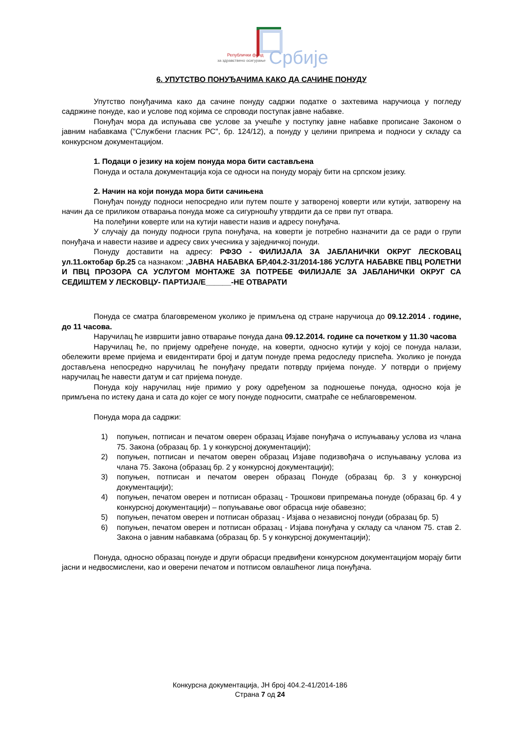Републички фонд
за здравствено осигурање
Србије
6. УПУТСТВО ПОНУЂАЧИМА КАКО ДА САЧИНЕ ПОНУДУ
Упутство понуђачима како да сачине понуду садржи податке о захтевима наручиоца у погледу садржине понуде, као и услове под којима се спроводи поступак јавне набавке.
Понуђач мора да испуњава све услове за учешће у поступку јавне набавке прописане Законом о јавним набавкама ("Службени гласник РС", бр. 124/12), а понуду у целини припрема и подноси у складу са конкурсном документацијом.
1. Подаци о језику на којем понуда мора бити састављена
Понуда и остала документација која се односи на понуду морају бити на српском језику.
2. Начин на који понуда мора бити сачињена
Понуђач понуду подноси непосредно или путем поште у затвореној коверти или кутији, затворену на начин да се приликом отварања понуда може са сигурношћу утврдити да се први пут отвара.
На полеђини коверте или на кутији навести назив и адресу понуђача.
У случају да понуду подноси група понуђача, на коверти је потребно назначити да се ради о групи понуђача и навести називе и адресу свих учесника у заједничкој понуди.
Понуду доставити на адресу: РФЗО - ФИЛИЈАЛА ЗА ЈАБЛАНИЧКИ ОКРУГ ЛЕСКОВАЦ ул.11.октобар бр.25 са назнаком: „ЈАВНА НАБАВКА БР,404.2-31/2014-186 УСЛУГА НАБАВКЕ ПВЦ РОЛЕТНИ И ПВЦ ПРОЗОРА СА УСЛУГОМ МОНТАЖЕ ЗА ПОТРЕБЕ ФИЛИЈАЛЕ ЗА ЈАБЛАНИЧКИ ОКРУГ СА СЕДИШТЕМ У ЛЕСКОВЦУ- ПАРТИЈА/Е______-НЕ ОТВАРАТИ
Понуда се сматра благовременом уколико је примљена од стране наручиоца до 09.12.2014 . године, до 11 часова.
Наручилац ће извршити јавно отварање понуда дана 09.12.2014. године са почетком у 11.30 часова
Наручилац ће, по пријему одређене понуде, на коверти, односно кутији у којој се понуда налази, обележити време пријема и евидентирати број и датум понуде према редоследу приспећа. Уколико је понуда достављена непосредно наручилац ће понуђачу предати потврду пријема понуде. У потврди о пријему наручилац ће навести датум и сат пријема понуде.
Понуда коју наручилац није примио у року одређеном за подношење понуда, односно која је примљена по истеку дана и сата до којег се могу понуде подносити, сматраће се неблаговременом.
Понуда мора да садржи:
1) попуњен, потписан и печатом оверен образац Изјаве понуђача о испуњавању услова из члана 75. Закона (образац бр. 1 у конкурсној документацији);
2) попуњен, потписан и печатом оверен образац Изјаве подизвођача о испуњавању услова из члана 75. Закона (образац бр. 2 у конкурсној документацији);
3) попуњен, потписан и печатом оверен образац Понуде (образац бр. 3 у конкурсној документацији);
4) попуњен, печатом оверен и потписан образац - Трошкови припремања понуде (образац бр. 4 у конкурсној документацији) – попуњавање овог обрасца није обавезно;
5) попуњен, печатом оверен и потписан образац - Изјава о независној понуди (образац бр. 5)
6) попуњен, печатом оверен и потписан образац - Изјава понуђача у складу са чланом 75. став 2. Закона о јавним набавкама (образац бр. 5 у конкурсној документацији);
Понуда, односно образац понуде и други обрасци предвиђени конкурсном документацијом морају бити јасни и недвосмислени, као и оверени печатом и потписом овлашћеног лица понуђача.
Конкурсна документација, ЈН број 404.2-41/2014-186
Страна 7 од 24